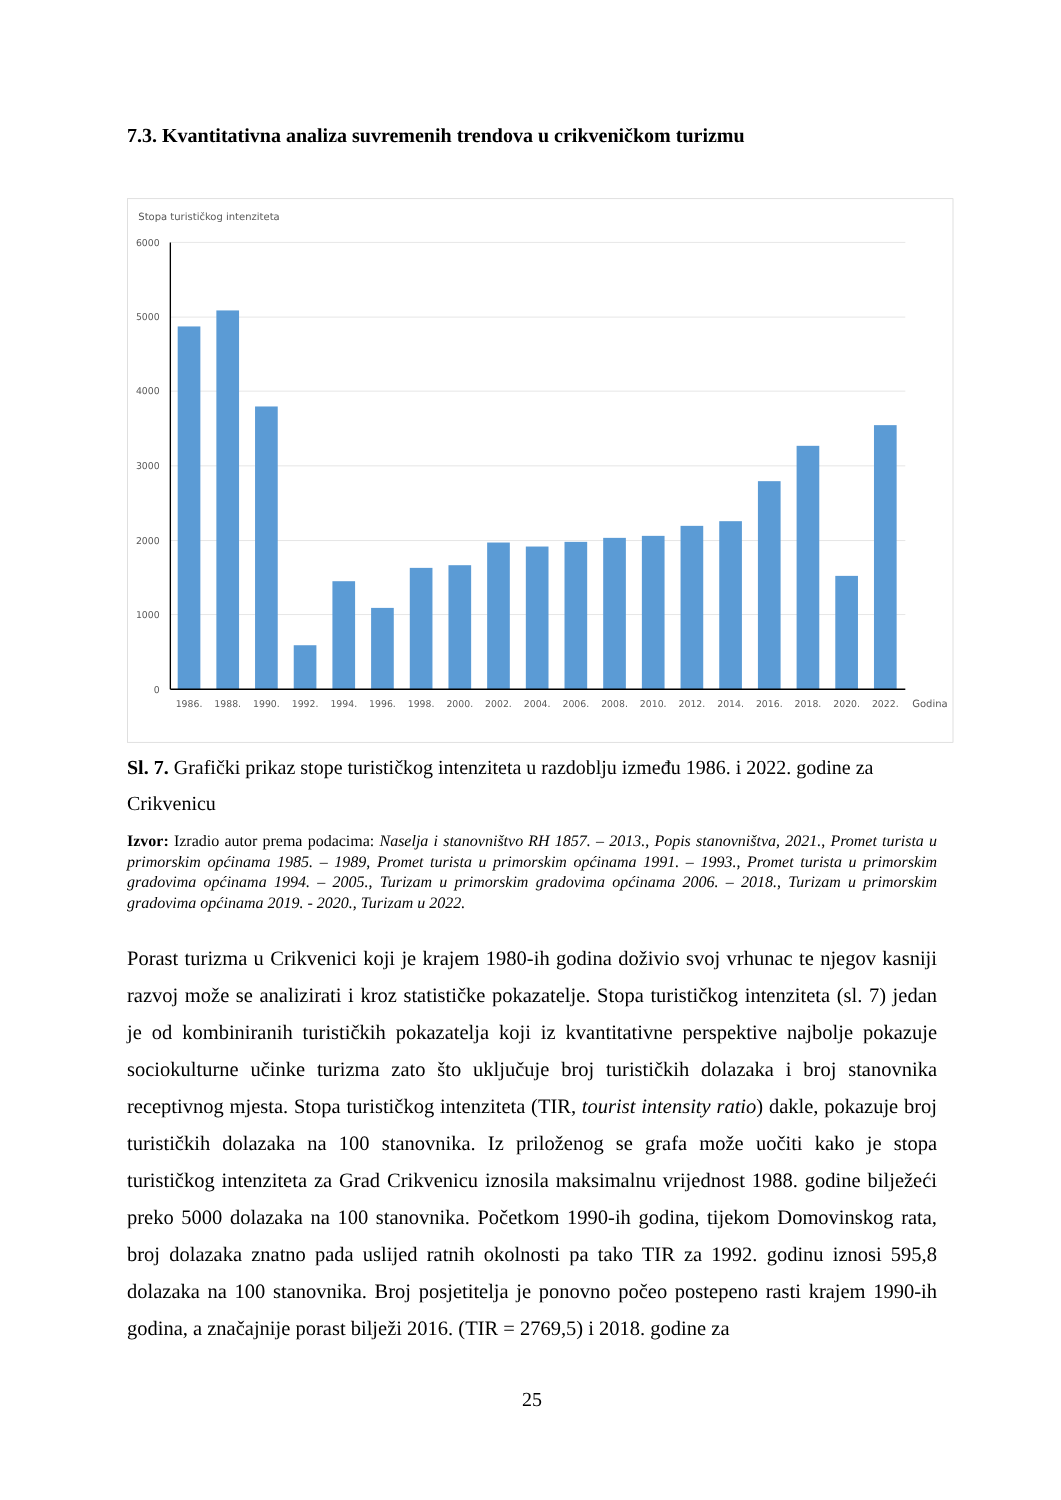7.3. Kvantitativna analiza suvremenih trendova u crikveničkom turizmu
Stopa turističkog intenziteta
6000
5000
4000
3000
2000
1000
0
1986.
1988.
1990.
1992.
1994.
1996.
1998.
2000.
2002.
2004.
2006.
2008.
2010.
2012.
2014.
2016.
2018.
2020.
2022.
Godina
Sl. 7. Grafički prikaz stope turističkog intenziteta u razdoblju između 1986. i 2022. godine za Crikvenicu
Izvor: Izradio autor prema podacima: Naselja i stanovništvo RH 1857. – 2013., Popis stanovništva, 2021., Promet turista u primorskim općinama 1985. – 1989, Promet turista u primorskim općinama 1991. – 1993., Promet turista u primorskim gradovima općinama 1994. – 2005., Turizam u primorskim gradovima općinama 2006. – 2018., Turizam u primorskim gradovima općinama 2019. - 2020., Turizam u 2022.
Porast turizma u Crikvenici koji je krajem 1980-ih godina doživio svoj vrhunac te njegov kasniji razvoj može se analizirati i kroz statističke pokazatelje. Stopa turističkog intenziteta (sl. 7) jedan je od kombiniranih turističkih pokazatelja koji iz kvantitativne perspektive najbolje pokazuje sociokulturne učinke turizma zato što uključuje broj turističkih dolazaka i broj stanovnika receptivnog mjesta. Stopa turističkog intenziteta (TIR, tourist intensity ratio) dakle, pokazuje broj turističkih dolazaka na 100 stanovnika. Iz priloženog se grafa može uočiti kako je stopa turističkog intenziteta za Grad Crikvenicu iznosila maksimalnu vrijednost 1988. godine bilježeći preko 5000 dolazaka na 100 stanovnika. Početkom 1990-ih godina, tijekom Domovinskog rata, broj dolazaka znatno pada uslijed ratnih okolnosti pa tako TIR za 1992. godinu iznosi 595,8 dolazaka na 100 stanovnika. Broj posjetitelja je ponovno počeo postepeno rasti krajem 1990-ih godina, a značajnije porast bilježi 2016. (TIR = 2769,5) i 2018. godine za
25